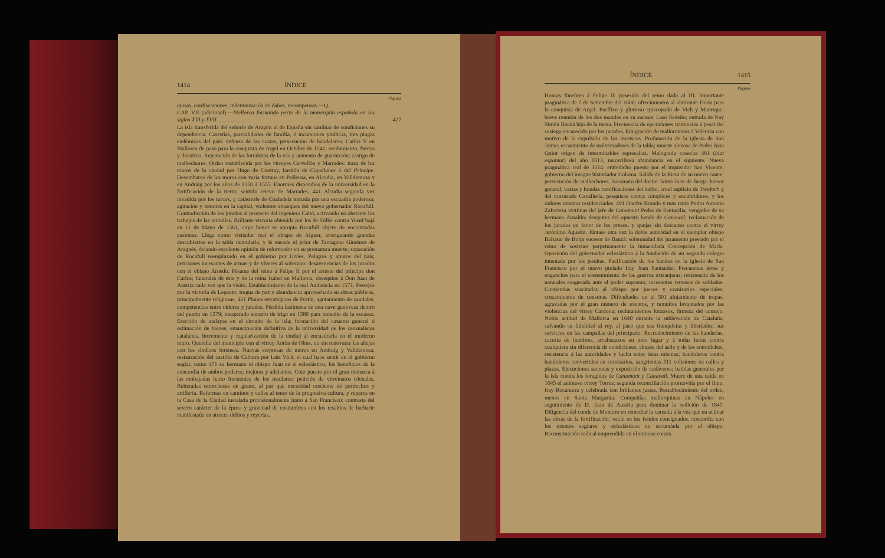1414 ÍNDICE
Páginas
quisas, confiscaciones, indemnización de daños, recompensas.—Q.
CAP. VII (adicional).—Mallorca formando parte de la monarquía española en los siglos XVI y XVII. . . . . . . . . .
427
La isla transferida del señorío de Aragón al de España sin cambiar de condiciones su dependencia. Carestías, parcialidades de familia, é incursiones piráticas, tres plagas endémicas del país: defensa de las costas, persecución de bandoleros. Carlos V en Mallorca de paso para la conquista de Argel en Octubre de 1541; recibimiento, fiestas y donativo. Reparación de las fortalezas de la isla y aumento de guarnición; castigo de malhechores. Orden restablecida por los virreyes Cervellón y Marrades: traza de los muros de la ciudad por Hugo de Contray, bastión de Capellanes ó del Príncipe. Desembarco de los moros con varia fortuna en Pollensa, en Alcudia, en Valldemosa y en Andraig por los años de 1550 á 1555. Enormes dispendios de la universidad en la fortificación de la tierra; sentido relevo de Marrades. 441 Alcudia segunda vez invadida por los turcos, y catástrofe de Ciudadela tomada por una escuadra poderosa; agitación y temores en la capital, violentos arranques del nuevo gobernador Rocafull. Contradicción de los jurados al proyecto del ingeniero Calvi, activando no obstante los trabajos de las murallas. Brillante victoria obtenida por los de Sóller contra Yusuf bajá en 11 de Mayo de 1561, cuyo honor se apropia Rocafull objeto de encontradas pasiones. Llega como visitador real el obispo de Alguer, averiguando grandes descubiertos en la tabla numularia, y le sucede el prior de Tarragona Giménez de Aragués, dejando excelente opinión de reformador en su prematura muerte; separación de Rocafull reemplazado en el gobierno por Urries. Peligros y apuros del país; peticiones incesantes de armas y de víveres al soberano: desavenencias de los jurados con el obispo Arnedo. Pésame del reino á Felipe II por el arresto del príncipe don Carlos; funerales de éste y de la reina Isabel en Mallorca, obsequios á Don Juan de Austria cada vez que la visitó. Establecimiento de la real Audiencia en 1571. Festejos por la victoria de Lepanto; tregua de paz y abundancia aprovechada en obras públicas, principalmente religiosas. 461 Planes estratégicos de Fratín, agotamiento de caudales: competencias entre oidores y jurados. Pérdida lastimosa de una nave genovesa dentro del puerto en 1579; inesperado socorro de trigo en 1580 para remedio de la escasez. Erección de atalayas en el circuito de la isla; formación del catastro general ó estimación de bienes; emancipación definitiva de la universidad de los censualistas catalanes. Incremento y regularización de la ciudad al encuadrarla en el moderno muro. Querella del municipio con el virrey Antón de Olms, no sin renovarse las añejas con los síndicos forenses. Nuevas sorpresas de moros en Andraig y Valldemosa; restauración del castillo de Cabrera por Luís Vich, el cual hace sentir en el gobierno seglar, como 471 su hermano el obispo Juan en el eclesiástico, los beneficios de la concordia de ambos poderes; mejoras y adelantos. Coto puesto por el gran monarca á las embajadas harto frecuentes de los insulares; petición de virreinatos trienales. Reiteradas estrecheces de grano, al par que necesidad creciente de pertrechos y artillería. Reformas en caminos y calles al tenor de la progresiva cultura, y reparos en la Casa de la Ciudad instalada provisionalmente junto á San Francisco: contraste del severo carácter de la época y gravedad de costumbres con los resabios de barbarie manifestada en atroces delitos y reyertas.
ÍNDICE 1415
Páginas
Honras fúnebres á Felipe II: posesión del reino dada al III. Importante pragmática de 7 de Setiembre del 1600: ofrecimientos al almirante Doria para la conquista de Argel. Pacífico y glorioso episcopado de Vich y Manrique; breve reunión de los dos mandos en su sucesor Laso Sedeño; entrada de fray Simón Bauzá hijo de la tierra. Frecuencia de ejecuciones criminales á pesar del sosiego encarecido por los jurados. Emigración de mallorquines á Valencia con motivo de la expulsión de los moriscos. Profanación de la iglesia de San Jaime; escarmiento de malversadores de la tabla; muerte alevosa de Pedro Juan Quint origen de interminables represalias. Malograda cosecha 481 (blat espantat) del año 1613, maravillosa abundancia en el siguiente. Nueva pragmática real de 1614: entredicho puesto por el inquisidor San Vicente; gobierno del insigne historiador Coloma. Salida de la Riera de su nuevo cauce; persecución de malhechores. Asesinato del doctor Jaime Juan de Berga: horror general, vastas y hondas ramificaciones del delito, cruel suplicio de Treufoch y del tonsurado Cavallería, pesquisas contra cómplices y encubridores, y los oidores mismos residenciados. 491 Onofre Brondo y más tarde Pedro Antonio Zaforteza víctimas del jefe de Canamunt Pedro de Santacilia, vengador de su hermano Arnaldo: desquites del opuesto bando de Canavall; reclamación de los jurados en favor de los presos, y quejas sin descanso contra el virrey Jerónimo Agustín. Júntase otra vez la doble autoridad en el ejemplar obispo Baltasar de Borja sucesor de Bauzá: solemnidad del juramento prestado por el reino de sostener perpetuamente la inmaculada Concepción de María. Oposición del gobernador eclesiástico á la fundación de un segundo colegio intentada por los jesuitas. Pacificación de los bandos en la iglesia de San Francisco por el nuevo prelado fray Juan Santander. Frecuentes levas y enganches para el sostenimiento de las guerras extranjeras; resistencia de los naturales exagerada ante el poder supremo; incesantes remesas de soldados. Contiendas suscitadas al obispo por jueces y comisarios especiales; cruzamientos de censuras. Dificultades en el 501 alojamiento de tropas, agravadas por el gran número de exentos, y tumultos levantados por las violencias del virrey Cardona; reclutamientos forzosos, firmeza del consejo. Noble actitud de Mallorca en 1640 durante la sublevación de Cataluña, salvando su fidelidad al rey, al paso que sus franquicias y libertades; sus servicios en las campañas del principado. Recrudecimiento de las banderías, cacería de hombres, arcabuzazos en todo lugar y á todas horas contra cualquiera sin diferencia de condiciones; abusos del asilo y de los entredichos, resistencia á las autoridades y lucha entre éstas mismas; bandoleros contra bandoleros convertidos en comisarios, sangrientas 511 colisiones en calles y plazas. Ejecuciones secretas y exposición de cadáveres; batidas generales por la isla contra los foragidos de Canamunt y Canavall. Muere de una caída en 1645 el animoso virrey Torres; segunda reconciliación promovida por el Ilmo. fray Rocamora y celebrada con brillantes justas. Restablecimiento del orden, menos en Santa Margarita. Compañías mallorquinas en Nápoles en seguimiento de D. Juan de Austria para dominar la sedición de 1647. Diligencia del conde de Montoro en remediar la carestía á la vez que en activar las obras de la fortificación: vacío en los fondos consignados, concordia con los exentos seglares y eclesiásticos no secundada por el obispo. Reconstrucción radical emprendida en el ruinoso consis-